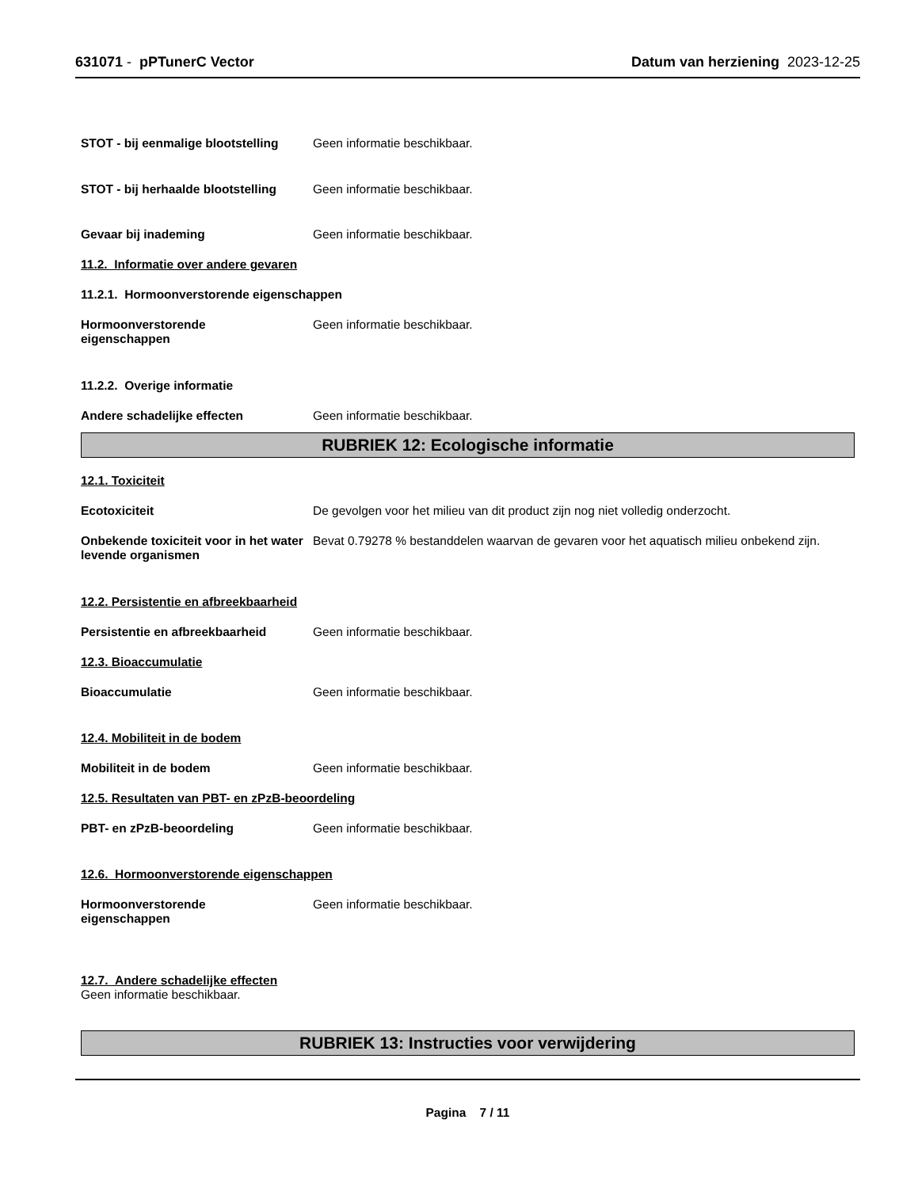631071 - pPTunerC Vector Datum van herziening 2023-12-25
STOT - bij eenmalige blootstelling
Geen informatie beschikbaar.
STOT - bij herhaalde blootstelling
Geen informatie beschikbaar.
Gevaar bij inademing Geen informatie beschikbaar.
11.2. Informatie over andere gevaren
11.2.1. Hormoonverstorende eigenschappen
Hormoonverstorende
eigenschappen
Geen informatie beschikbaar.
11.2.2. Overige informatie
Andere schadelijke effecten Geen informatie beschikbaar.
RUBRIEK 12: Ecologische informatie
12.1. Toxiciteit
Ecotoxiciteit De gevolgen voor het milieu van dit product zijn nog niet volledig onderzocht.
Onbekende toxiciteit voor in het water levende organismen
Bevat 0.79278 % bestanddelen waarvan de gevaren voor het aquatisch milieu onbekend zijn.
12.2. Persistentie en afbreekbaarheid
Persistentie en afbreekbaarheid Geen informatie beschikbaar.
12.3. Bioaccumulatie
Bioaccumulatie Geen informatie beschikbaar.
12.4. Mobiliteit in de bodem
Mobiliteit in de bodem Geen informatie beschikbaar.
12.5. Resultaten van PBT- en zPzB-beoordeling
PBT- en zPzB-beoordeling Geen informatie beschikbaar.
12.6. Hormoonverstorende eigenschappen
Hormoonverstorende
eigenschappen
Geen informatie beschikbaar.
12.7. Andere schadelijke effecten
Geen informatie beschikbaar.
RUBRIEK 13: Instructies voor verwijdering
Pagina 7 / 11